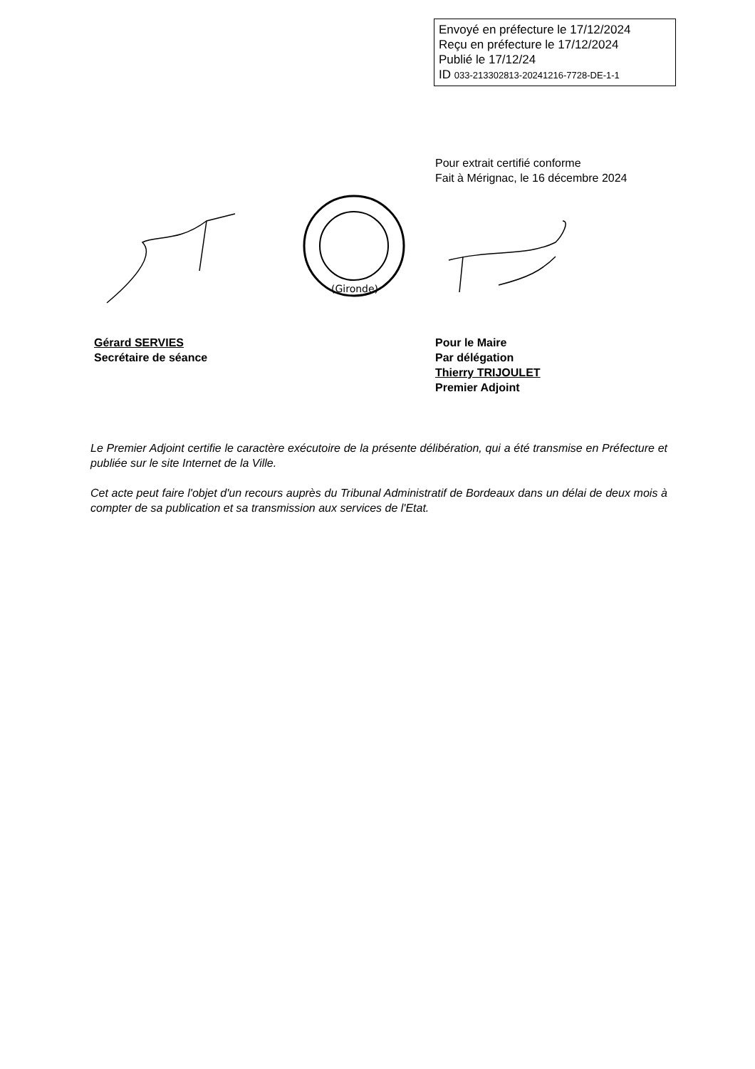Envoyé en préfecture le 17/12/2024
Reçu en préfecture le 17/12/2024
Publié le 17/12/24
ID 033-213302813-20241216-7728-DE-1-1
Pour extrait certifié conforme
Fait à Mérignac, le 16 décembre 2024
(Gironde)
Gérard SERVIES
Secrétaire de séance
Pour le Maire
Par délégation
Thierry TRIJOULET
Premier Adjoint
Le Premier Adjoint certifie le caractère exécutoire de la présente délibération, qui a été transmise en Préfecture et publiée sur le site Internet de la Ville.
Cet acte peut faire l'objet d'un recours auprès du Tribunal Administratif de Bordeaux dans un délai de deux mois à compter de sa publication et sa transmission aux services de l'Etat.